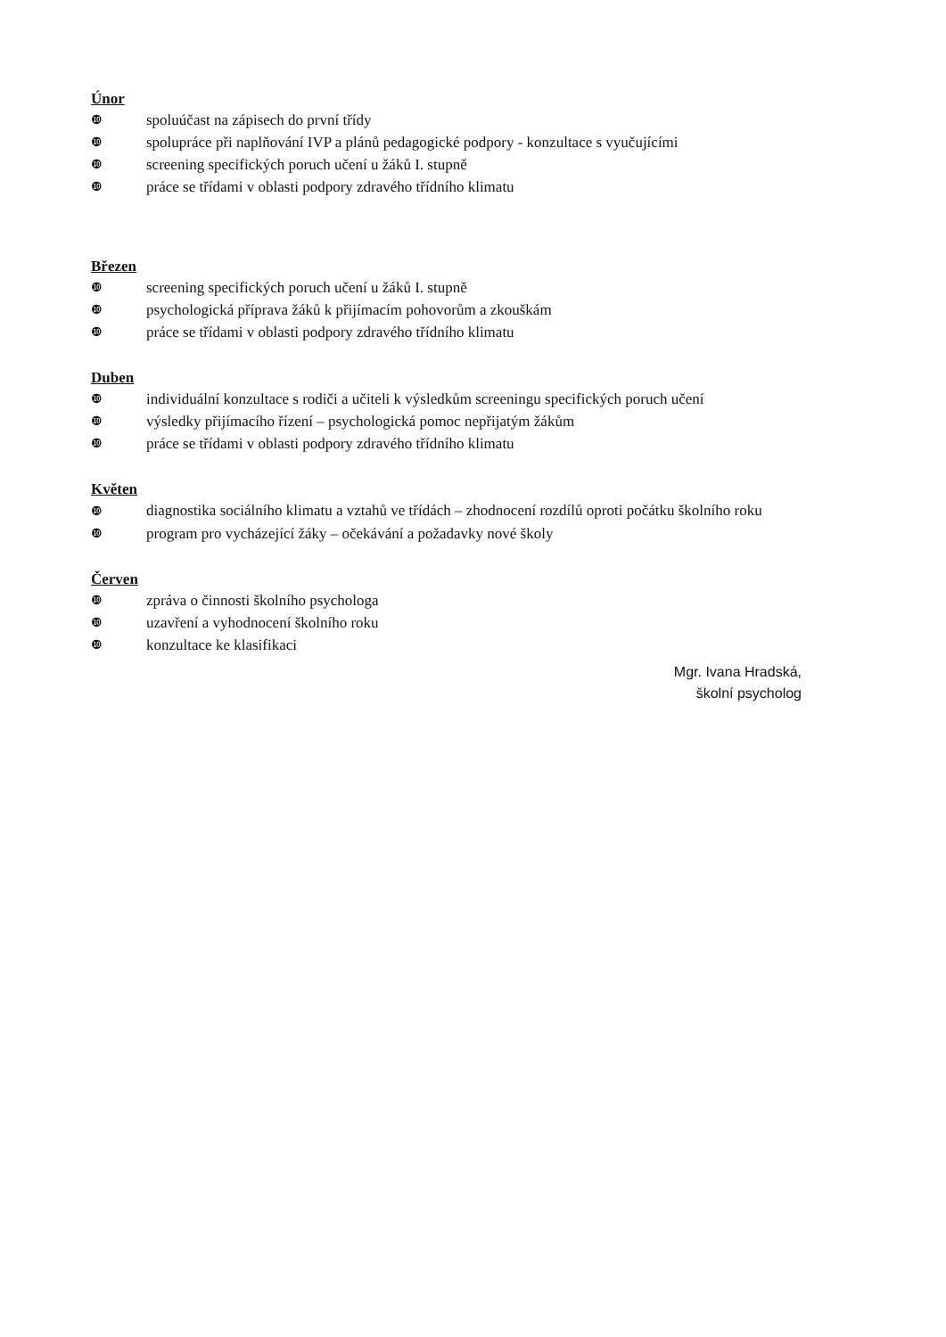Únor
❿ spoluúčast na zápisech do první třídy
❿ spolupráce při naplňování IVP a plánů pedagogické podpory - konzultace s vyučujícími
❿ screening specifických poruch učení u žáků I. stupně
❿ práce se třídami v oblasti podpory zdravého třídního klimatu
Březen
❿ screening specifických poruch učení u žáků I. stupně
❿ psychologická příprava žáků k přijímacím pohovorům a zkouškám
❿ práce se třídami v oblasti podpory zdravého třídního klimatu
Duben
❿ individuální konzultace s rodiči a učiteli k výsledkům screeningu specifických poruch učení
❿ výsledky přijímacího řízení – psychologická pomoc nepřijatým žákům
❿ práce se třídami v oblasti podpory zdravého třídního klimatu
Květen
❿ diagnostika sociálního klimatu a vztahů ve třídách – zhodnocení rozdílů oproti počátku školního roku
❿ program pro vycházející žáky – očekávání a požadavky nové školy
Červen
❿ zpráva o činnosti školního psychologa
❿ uzavření a vyhodnocení školního roku
❿ konzultace ke klasifikaci
Mgr. Ivana Hradská,
školní psycholog